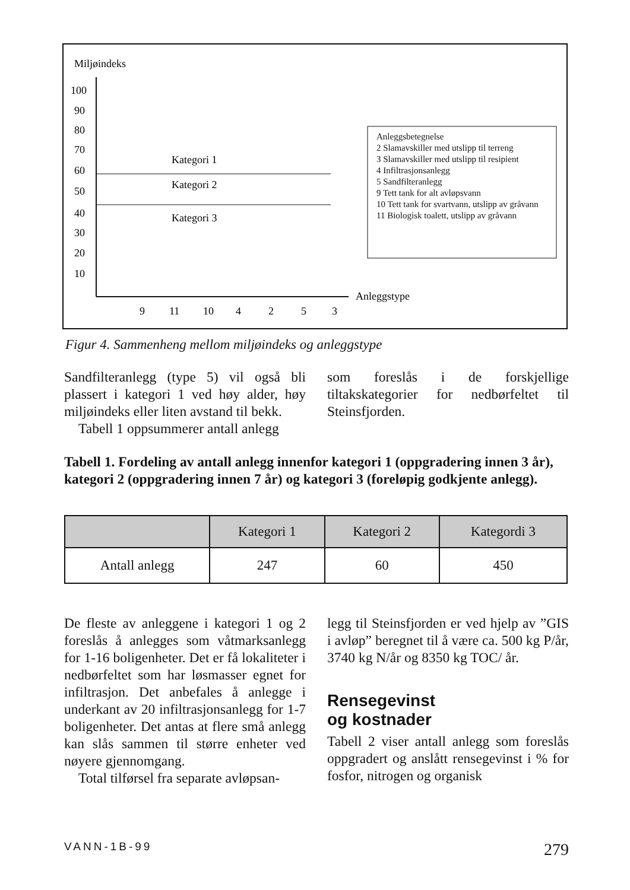Miljøindeks
100
90
80
70
60
50
40
30
20
10
Kategori 1
Kategori 2
Kategori 3
9
11
10
4
2
5
3
Anleggstype
Anleggsbetegnelse
2 Slamavskiller med utslipp til terreng
3 Slamavskiller med utslipp til resipient
4 Infiltrasjonsanlegg
5 Sandfilteranlegg
9 Tett tank for alt avløpsvann
10 Tett tank for svartvann, utslipp av gråvann
11 Biologisk toalett, utslipp av gråvann
Figur 4. Sammenheng mellom miljøindeks og anleggstype
Sandfilteranlegg (type 5) vil også bli plassert i kategori 1 ved høy alder, høy miljøindeks eller liten avstand til bekk.
Tabell 1 oppsummerer antall anlegg
som foreslås i de forskjellige tiltakskategorier for nedbørfeltet til Steinsfjorden.
Tabell 1. Fordeling av antall anlegg innenfor kategori 1 (oppgradering innen 3 år), kategori 2 (oppgradering innen 7 år) og kategori 3 (foreløpig godkjente anlegg).
| | Kategori 1 | Kategori 2 | Kategordi 3 |
| --- | --- | --- | --- |
| Antall anlegg | 247 | 60 | 450 |
De fleste av anleggene i kategori 1 og 2 foreslås å anlegges som våtmarksanlegg for 1-16 boligenheter. Det er få lokaliteter i nedbørfeltet som har løsmasser egnet for infiltrasjon. Det anbefales å anlegge i underkant av 20 infiltrasjonsanlegg for 1-7 boligenheter. Det antas at flere små anlegg kan slås sammen til større enheter ved nøyere gjennomgang.
Total tilførsel fra separate avløpsan-
legg til Steinsfjorden er ved hjelp av ”GIS i avløp” beregnet til å være ca. 500 kg P/år, 3740 kg N/år og 8350 kg TOC/ år.
Rensegevinst
og kostnader
Tabell 2 viser antall anlegg som foreslås oppgradert og anslått rensegevinst i % for fosfor, nitrogen og organisk
VANN-1B-99 279